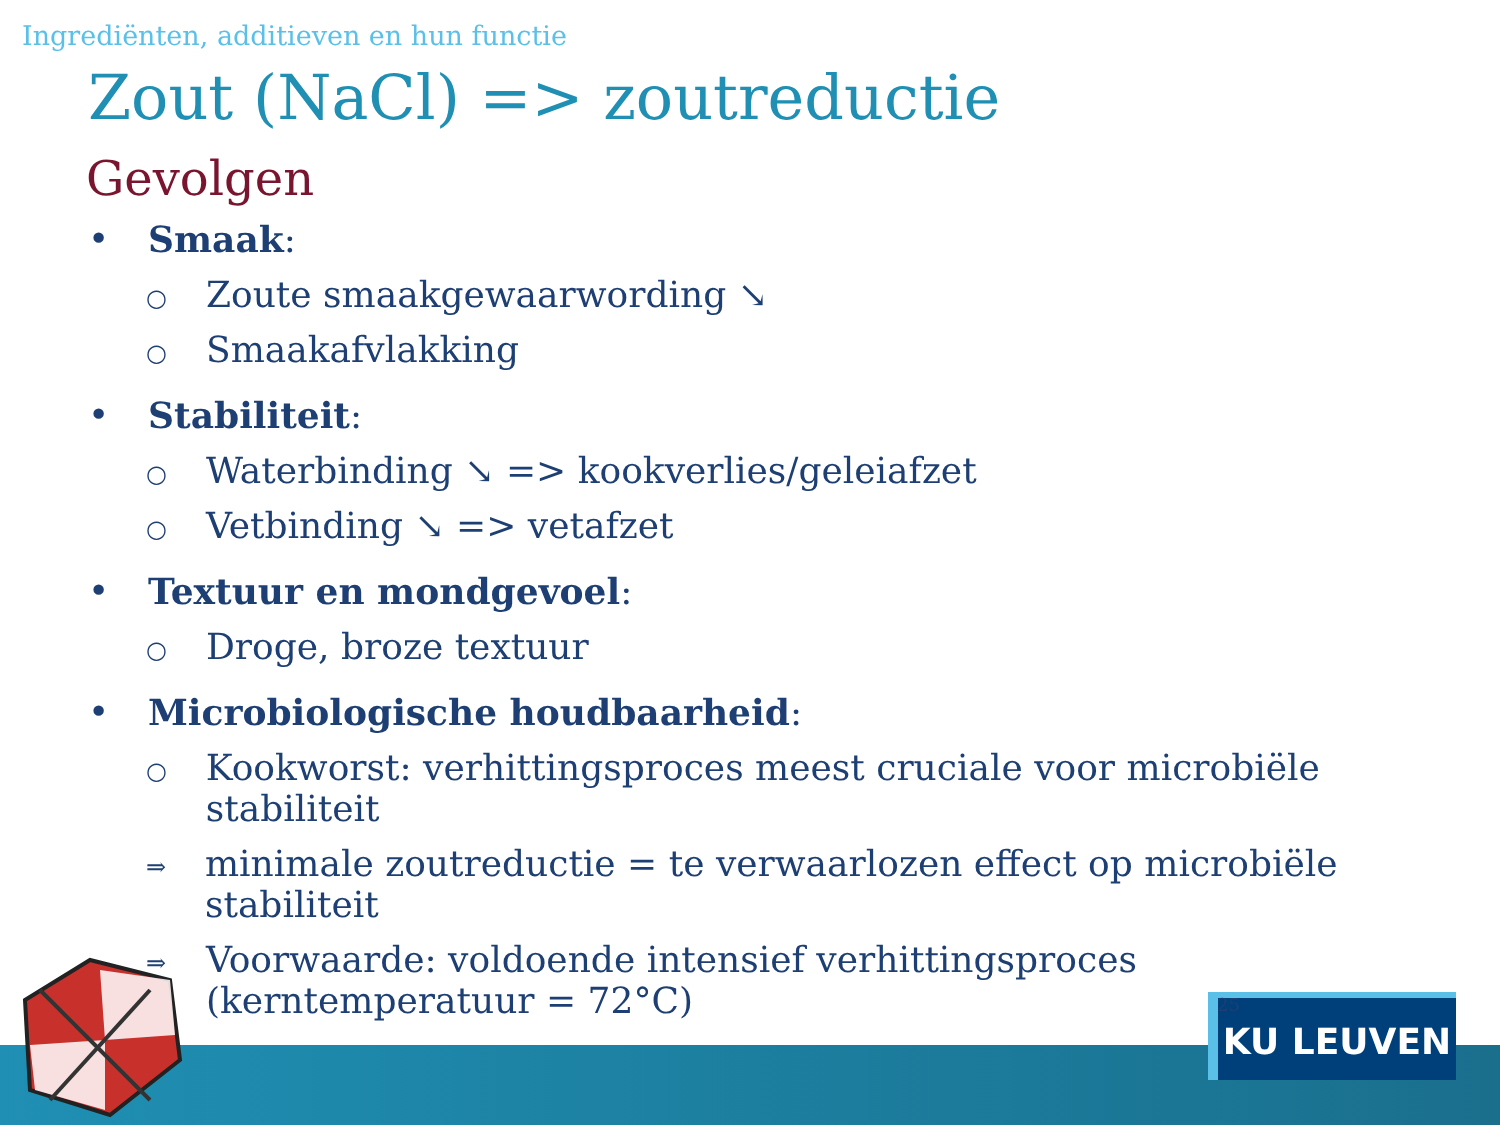Ingrediënten, additieven en hun functie
Zout (NaCl) => zoutreductie
Gevolgen
• Smaak:
○ Zoute smaakgewaarwording ↘
○ Smaakafvlakking
• Stabiliteit:
○ Waterbinding ↘ => kookverlies/geleiafzet
○ Vetbinding ↘ => vetafzet
• Textuur en mondgevoel:
○ Droge, broze textuur
• Microbiologische houdbaarheid:
○ Kookworst: verhittingsproces meest cruciale voor microbiële stabiliteit
⇒ minimale zoutreductie = te verwaarlozen effect op microbiële stabiliteit
⇒ Voorwaarde: voldoende intensief verhittingsproces
(kerntemperatuur = 72°C) 25
KU LEUVEN